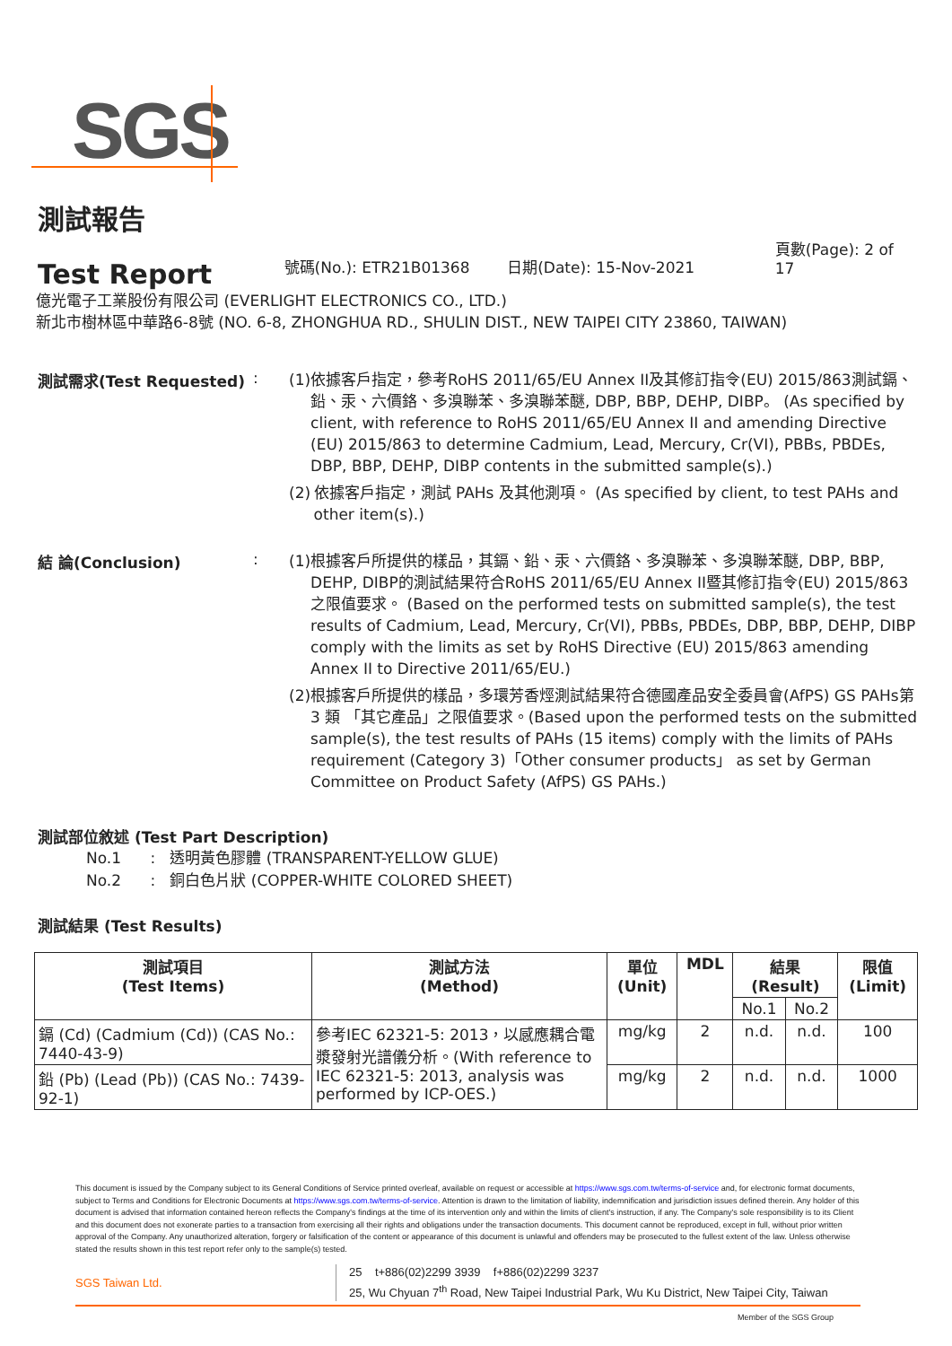SGS
測試報告
Test Report
號碼(No.): ETR21B01368 日期(Date): 15-Nov-2021 頁數(Page): 2 of 17
億光電子工業股份有限公司 (EVERLIGHT ELECTRONICS CO., LTD.)
新北市樹林區中華路6-8號 (NO. 6-8, ZHONGHUA RD., SHULIN DIST., NEW TAIPEI CITY 23860, TAIWAN)
測試需求(Test Requested) :
(1) 依據客戶指定，參考RoHS 2011/65/EU Annex II及其修訂指令(EU) 2015/863測試鎘、鉛、汞、六價鉻、多溴聯苯、多溴聯苯醚, DBP, BBP, DEHP, DIBP。 (As specified by client, with reference to RoHS 2011/65/EU Annex II and amending Directive (EU) 2015/863 to determine Cadmium, Lead, Mercury, Cr(VI), PBBs, PBDEs, DBP, BBP, DEHP, DIBP contents in the submitted sample(s).)
(2) 依據客戶指定，測試 PAHs 及其他測項。 (As specified by client, to test PAHs and other item(s).)
結 論(Conclusion) :
(1) 根據客戶所提供的樣品，其鎘、鉛、汞、六價鉻、多溴聯苯、多溴聯苯醚, DBP, BBP, DEHP, DIBP的測試結果符合RoHS 2011/65/EU Annex II暨其修訂指令(EU) 2015/863之限值要求。 (Based on the performed tests on submitted sample(s), the test results of Cadmium, Lead, Mercury, Cr(VI), PBBs, PBDEs, DBP, BBP, DEHP, DIBP comply with the limits as set by RoHS Directive (EU) 2015/863 amending Annex II to Directive 2011/65/EU.)
(2) 根據客戶所提供的樣品，多環芳香烴測試結果符合德國產品安全委員會(AfPS) GS PAHs第 3 類 「其它產品」之限值要求。(Based upon the performed tests on the submitted sample(s), the test results of PAHs (15 items) comply with the limits of PAHs requirement (Category 3)「Other consumer products」 as set by German Committee on Product Safety (AfPS) GS PAHs.)
測試部位敘述 (Test Part Description)
No.1 : 透明黃色膠體 (TRANSPARENT-YELLOW GLUE)
No.2 : 銅白色片狀 (COPPER-WHITE COLORED SHEET)
測試結果 (Test Results)
| 測試項目 (Test Items) | 測試方法 (Method) | 單位 (Unit) | MDL | 結果 (Result) | | 限值 (Limit) |
| --- | --- | --- | --- | --- | --- | --- |
| | | | | No.1 | No.2 | |
| 鎘 (Cd) (Cadmium (Cd)) (CAS No.: 7440-43-9) | 參考IEC 62321-5: 2013，以感應耦合電漿發射光譜儀分析。(With reference to IEC 62321-5: 2013, analysis was performed by ICP-OES.) | mg/kg | 2 | n.d. | n.d. | 100 |
| 鉛 (Pb) (Lead (Pb)) (CAS No.: 7439-92-1) | | mg/kg | 2 | n.d. | n.d. | 1000 |
This document is issued by the Company subject to its General Conditions of Service printed overleaf, available on request or accessible at https://www.sgs.com.tw/terms-of-service and, for electronic format documents, subject to Terms and Conditions for Electronic Documents at https://www.sgs.com.tw/terms-of-service. Attention is drawn to the limitation of liability, indemnification and jurisdiction issues defined therein. Any holder of this document is advised that information contained hereon reflects the Company's findings at the time of its intervention only and within the limits of client's instruction, if any. The Company's sole responsibility is to its Client and this document does not exonerate parties to a transaction from exercising all their rights and obligations under the transaction documents. This document cannot be reproduced, except in full, without prior written approval of the Company. Any unauthorized alteration, forgery or falsification of the content or appearance of this document is unlawful and offenders may be prosecuted to the fullest extent of the law. Unless otherwise stated the results shown in this test report refer only to the sample(s) tested.
SGS Taiwan Ltd.
25 t+886(02)2299 3939 f+886(02)2299 3237
25, Wu Chyuan 7<sup>th</sup> Road, New Taipei Industrial Park, Wu Ku District, New Taipei City, Taiwan
Member of the SGS Group